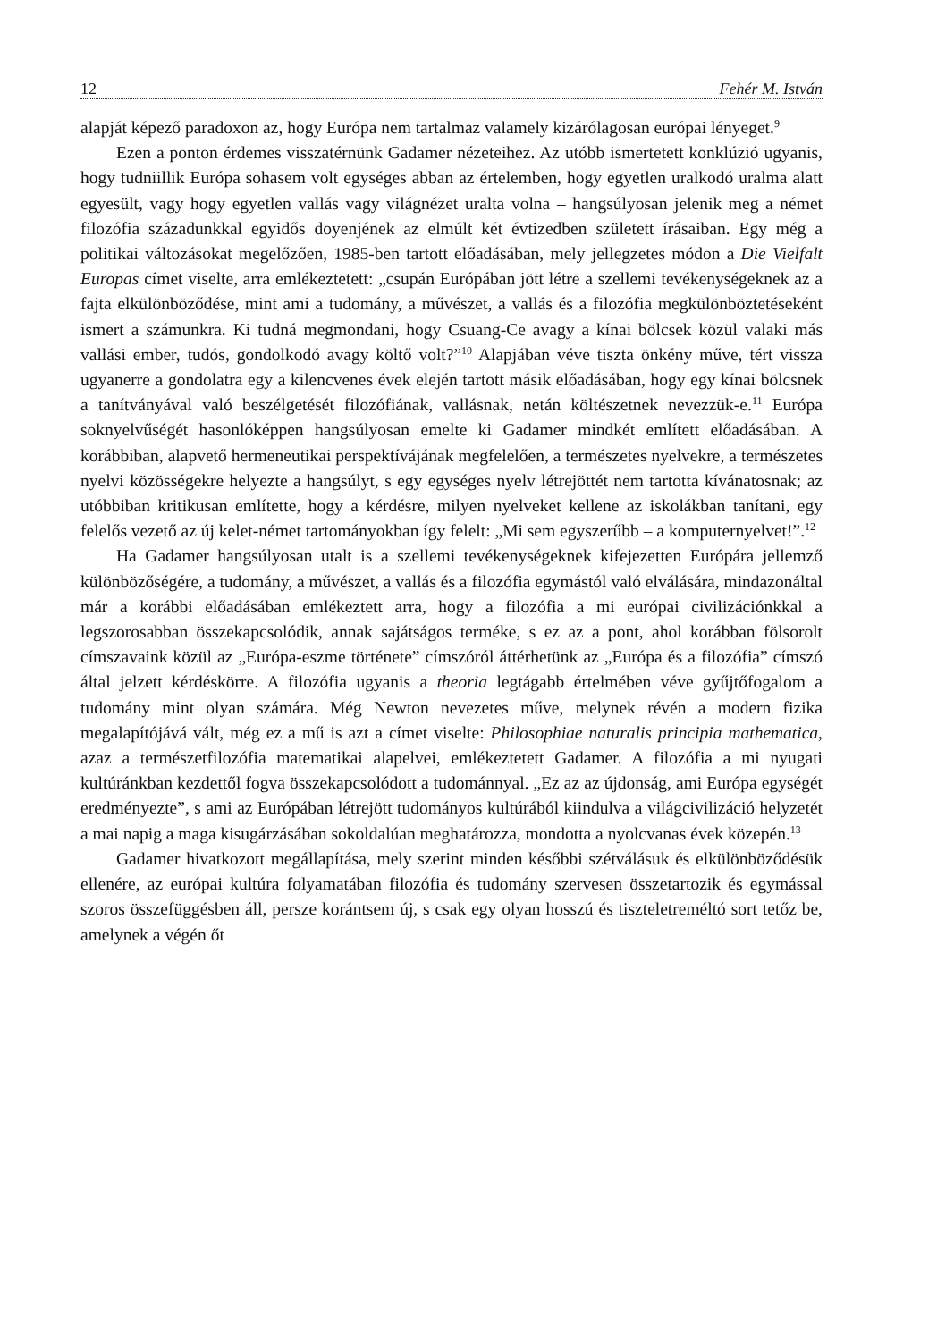12 Fehér M. István
alapját képező paradoxon az, hogy Európa nem tartalmaz valamely kizárólagosan európai lényeget.<sup>9</sup>
Ezen a ponton érdemes visszatérnünk Gadamer nézeteihez. Az utóbb ismertetett konklúzió ugyanis, hogy tudniillik Európa sohasem volt egységes abban az értelemben, hogy egyetlen uralkodó uralma alatt egyesült, vagy hogy egyetlen vallás vagy világnézet uralta volna – hangsúlyosan jelenik meg a német filozófia századunkkal egyidős doyenjének az elmúlt két évtizedben született írásaiban. Egy még a politikai változásokat megelőzően, 1985-ben tartott előadásában, mely jellegzetes módon a Die Vielfalt Europas címet viselte, arra emlékeztetett: „csupán Európában jött létre a szellemi tevékenységeknek az a fajta elkülönböződése, mint ami a tudomány, a művészet, a vallás és a filozófia megkülönböztetéseként ismert a számunkra. Ki tudná megmondani, hogy Csuang-Ce avagy a kínai bölcsek közül valaki más vallási ember, tudós, gondolkodó avagy költő volt?”<sup>10</sup> Alapjában véve tiszta önkény műve, tért vissza ugyanerre a gondolatra egy a kilencvenes évek elején tartott másik előadásában, hogy egy kínai bölcsnek a tanítványával való beszélgetését filozófiának, vallásnak, netán költészetnek nevezzük-e.<sup>11</sup> Európa soknyelvűségét hasonlóképpen hangsúlyosan emelte ki Gadamer mindkét említett előadásában. A korábbiban, alapvető hermeneutikai perspektívájának megfelelően, a természetes nyelvekre, a természetes nyelvi közösségekre helyezte a hangsúlyt, s egy egységes nyelv létrejöttét nem tartotta kívánatosnak; az utóbbiban kritikusan említette, hogy a kérdésre, milyen nyelveket kellene az iskolákban tanítani, egy felelős vezető az új kelet-német tartományokban így felelt: „Mi sem egyszerűbb – a komputernyelvet!”.<sup>12</sup>
Ha Gadamer hangsúlyosan utalt is a szellemi tevékenységeknek kifejezetten Európára jellemző különbözőségére, a tudomány, a művészet, a vallás és a filozófia egymástól való elválására, mindazonáltal már a korábbi előadásában emlékeztett arra, hogy a filozófia a mi európai civilizációnkkal a legszorosabban összekapcsolódik, annak sajátságos terméke, s ez az a pont, ahol korábban fölsorolt címszavaink közül az „Európa-eszme története” címszóról áttérhetünk az „Európa és a filozófia” címszó által jelzett kérdéskörre. A filozófia ugyanis a theoria legtágabb értelmében véve gyűjtőfogalom a tudomány mint olyan számára. Még Newton nevezetes műve, melynek révén a modern fizika megalapítójává vált, még ez a mű is azt a címet viselte: Philosophiae naturalis principia mathematica, azaz a természetfilozófia matematikai alapelvei, emlékeztetett Gadamer. A filozófia a mi nyugati kultúránkban kezdettől fogva összekapcsolódott a tudománnyal. „Ez az az újdonság, ami Európa egységét eredményezte”, s ami az Európában létrejött tudományos kultúrából kiindulva a világcivilizáció helyzetét a mai napig a maga kisugárzásában sokoldalúan meghatározza, mondotta a nyolcvanas évek közepén.<sup>13</sup>
Gadamer hivatkozott megállapítása, mely szerint minden későbbi szétválásuk és elkülönböződésük ellenére, az európai kultúra folyamatában filozófia és tudomány szervesen összetartozik és egymással szoros összefüggésben áll, persze korántsem új, s csak egy olyan hosszú és tiszteletreméltó sort tetőz be, amelynek a végén őt